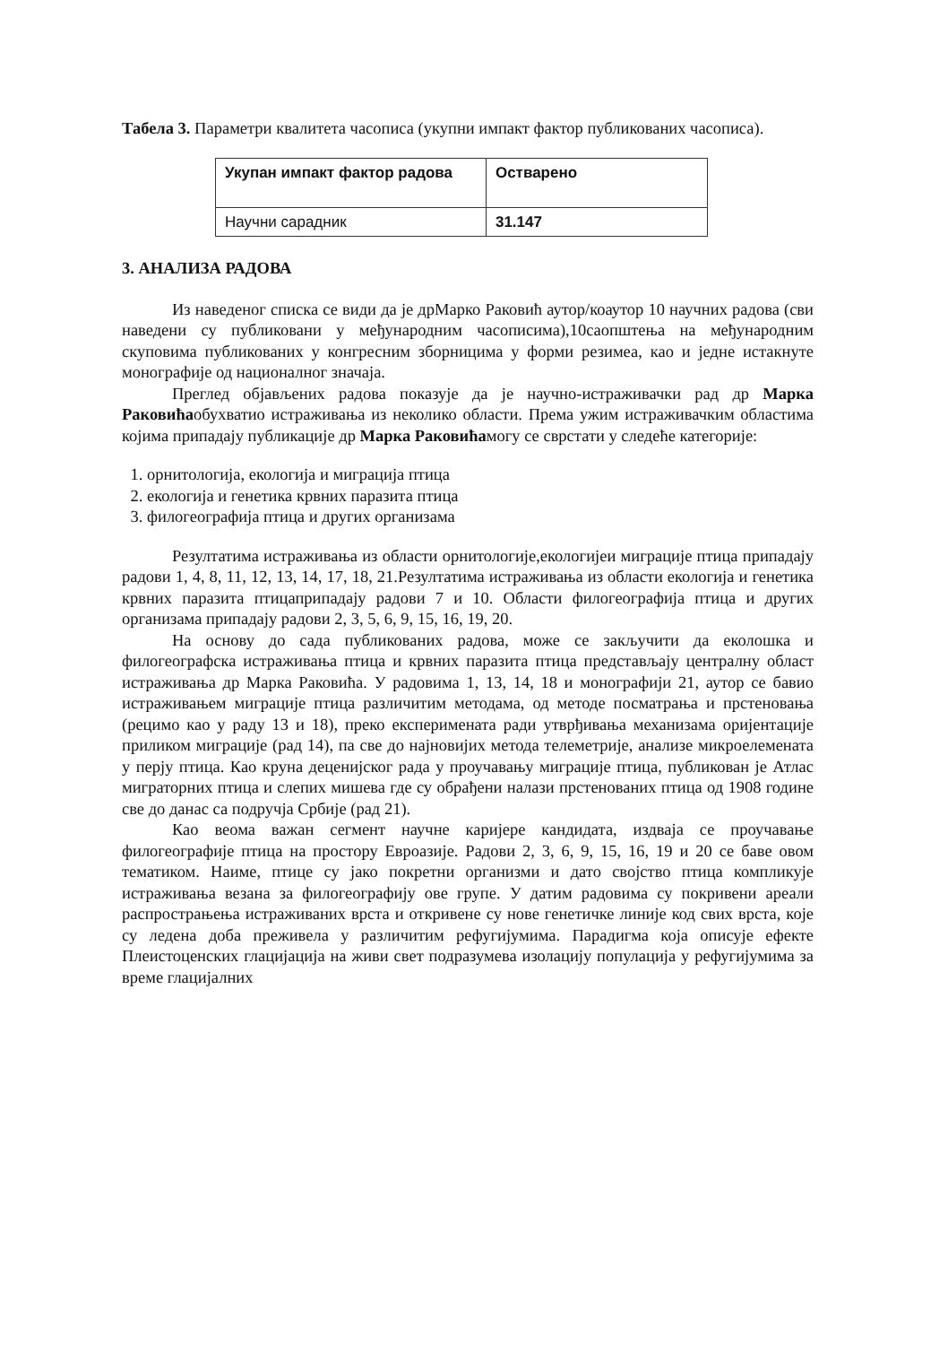Табела 3. Параметри квалитета часописа (укупни импакт фактор публикованих часописа).
| Укупан импакт фактор радова | Остварено |
| --- | --- |
| Научни сарадник | 31.147 |
3. АНАЛИЗА РАДОВА
Из наведеног списка се види да је дрМарко Раковић аутор/коаутор 10 научних радова (сви наведени су публиковани у међународним часописима),10саопштења на међународним скуповима публикованих у конгресним зборницима у форми резимеа, као и једне истакнуте монографије од националног значаја.
Преглед објављених радова показује да је научно-истраживачки рад др Марка Раковићаобухватио истраживања из неколико области. Према ужим истраживачким областима којима припадају публикације др Марка Раковићамогу се сврстати у следеће категорије:
1. орнитологија, екологија и миграција птица
2. екологија и генетика крвних паразита птица
3. филогеографија птица и других организама
Резултатима истраживања из области орнитологије,екологијеи миграције птица припадају радови 1, 4, 8, 11, 12, 13, 14, 17, 18, 21.Резултатима истраживања из области екологија и генетика крвних паразита птицаприпадају радови 7 и 10. Области филогеографија птица и других организама припадају радови 2, 3, 5, 6, 9, 15, 16, 19, 20.
На основу до сада публикованих радова, може се закључити да еколошка и филогеографска истраживања птица и крвних паразита птица представљају централну област истраживања др Марка Раковића. У радовима 1, 13, 14, 18 и монографији 21, аутор се бавио истраживањем миграције птица различитим методама, од методе посматрања и прстеновања (рецимо као у раду 13 и 18), преко експеримената ради утврђивања механизама оријентације приликом миграције (рад 14), па све до најновијих метода телеметрије, анализе микроелемената у перју птица. Као круна деценијског рада у проучавању миграције птица, публикован је Атлас миграторних птица и слепих мишева где су обрађени налази прстенованих птица од 1908 године све до данас са подручја Србије (рад 21).
Као веома важан сегмент научне каријере кандидата, издваја се проучавање филогеографије птица на простору Евроазије. Радови 2, 3, 6, 9, 15, 16, 19 и 20 се баве овом тематиком. Наиме, птице су јако покретни организми и дато својство птица компликује истраживања везана за филогеографију ове групе. У датим радовима су покривени ареали распрострањења истраживаних врста и откривене су нове генетичке линије код свих врста, које су ледена доба преживела у различитим рефугијумима. Парадигма која описује ефекте Плеистоценских глацијација на живи свет подразумева изолацију популација у рефугијумима за време глацијалних